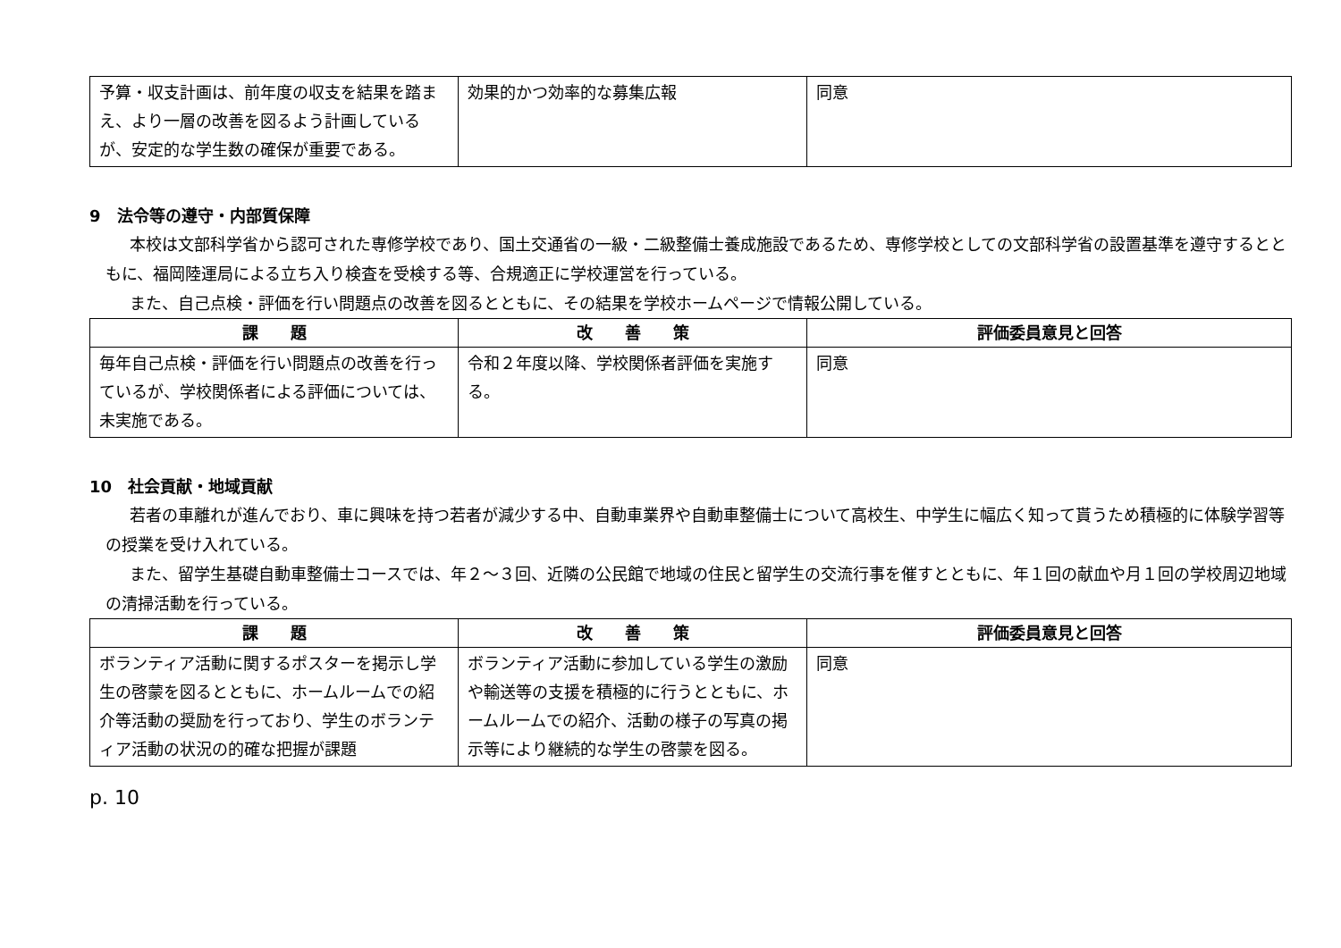| 予算・収支計画は、前年度の収支を結果を踏まえ、より一層の改善を図るよう計画しているが、安定的な学生数の確保が重要である。 | 効果的かつ効率的な募集広報 | 同意 |
9　法令等の遵守・内部質保障
本校は文部科学省から認可された専修学校であり、国土交通省の一級・二級整備士養成施設であるため、専修学校としての文部科学省の設置基準を遵守するとともに、福岡陸運局による立ち入り検査を受検する等、合規適正に学校運営を行っている。
また、自己点検・評価を行い問題点の改善を図るとともに、その結果を学校ホームページで情報公開している。
| 課 題 | 改 善 策 | 評価委員意見と回答 |
| --- | --- | --- |
| 毎年自己点検・評価を行い問題点の改善を行っているが、学校関係者による評価については、未実施である。 | 令和２年度以降、学校関係者評価を実施する。 | 同意 |
10　社会貢献・地域貢献
若者の車離れが進んでおり、車に興味を持つ若者が減少する中、自動車業界や自動車整備士について高校生、中学生に幅広く知って貰うため積極的に体験学習等の授業を受け入れている。
また、留学生基礎自動車整備士コースでは、年２～３回、近隣の公民館で地域の住民と留学生の交流行事を催すとともに、年１回の献血や月１回の学校周辺地域の清掃活動を行っている。
| 課 題 | 改 善 策 | 評価委員意見と回答 |
| --- | --- | --- |
| ボランティア活動に関するポスターを掲示し学生の啓蒙を図るとともに、ホームルームでの紹介等活動の奨励を行っており、学生のボランティア活動の状況の的確な把握が課題 | ボランティア活動に参加している学生の激励や輸送等の支援を積極的に行うとともに、ホームルームでの紹介、活動の様子の写真の掲示等により継続的な学生の啓蒙を図る。 | 同意 |
p. 10